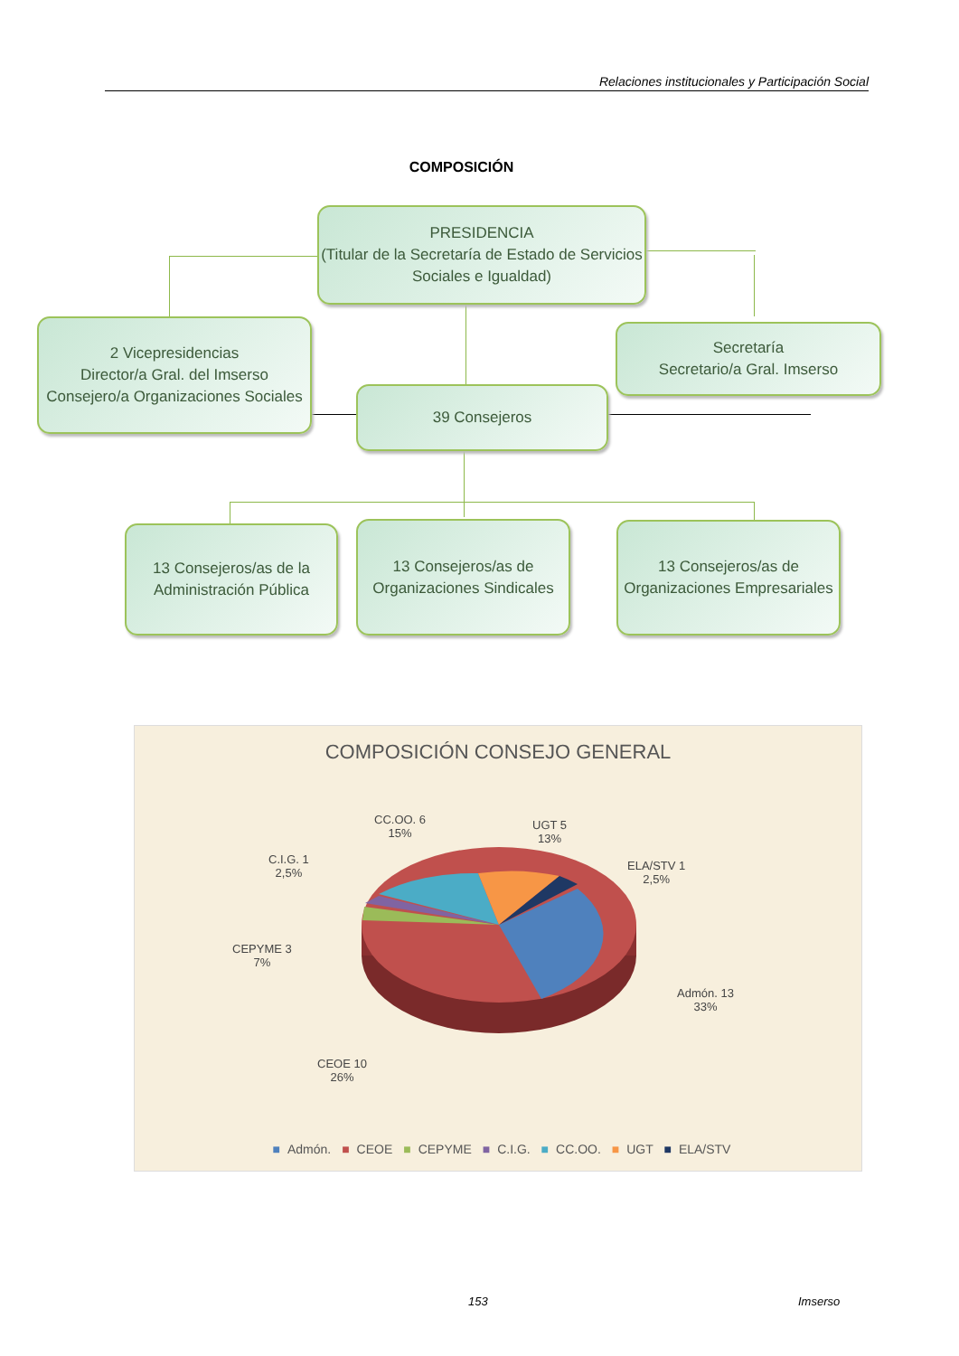Relaciones institucionales y Participación Social
COMPOSICIÓN
PRESIDENCIA
(Titular de la Secretaría de Estado de Servicios Sociales e Igualdad)
2 Vicepresidencias
Director/a Gral. del Imserso
Consejero/a Organizaciones Sociales
Secretaría
Secretario/a Gral. Imserso
39 Consejeros
13 Consejeros/as de la Administración Pública
13 Consejeros/as de Organizaciones Sindicales
13 Consejeros/as de Organizaciones Empresariales
COMPOSICIÓN CONSEJO GENERAL
CC.OO. 6
15%
UGT 5
13%
C.I.G. 1
2,5%
ELA/STV 1
2,5%
CEPYME 3
7%
Admón. 13
33%
CEOE 10
26%
■ Admón. ■ CEOE ■ CEPYME ■ C.I.G. ■ CC.OO. ■ UGT ■ ELA/STV
153 Imserso